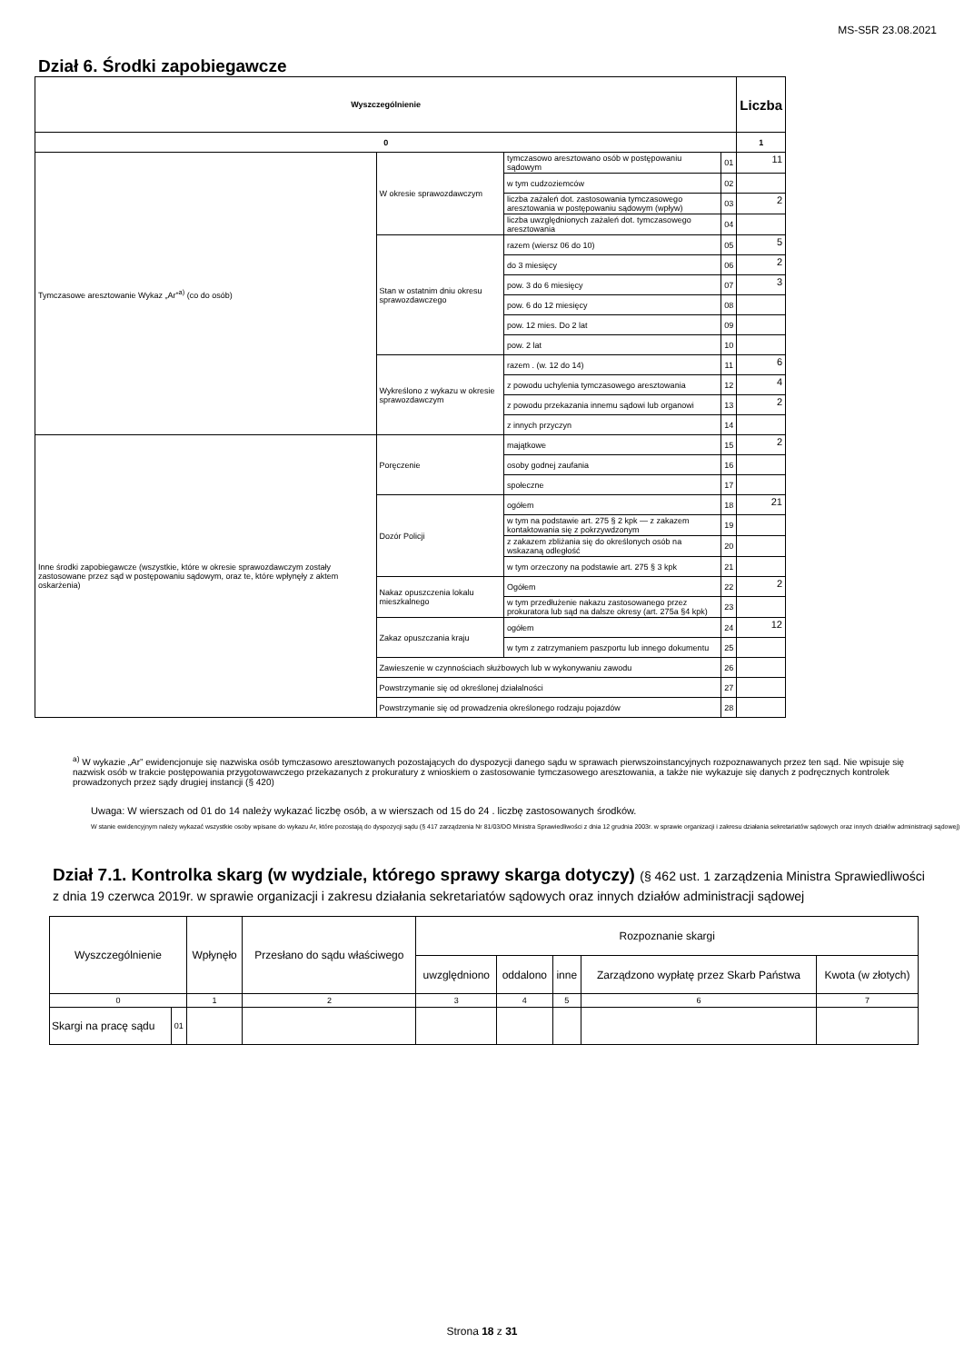MS-S5R 23.08.2021
Dział 6. Środki zapobiegawcze
| Wyszczególnienie | | | | Liczba |
| --- | --- | --- | --- | --- |
| 0 | | | | 1 |
| Tymczasowe aresztowanie Wykaz „Ar”<sup>a)</sup> (co do osób) | W okresie sprawozdawczym | tymczasowo aresztowano osób w postępowaniu sądowym | 01 | 11 |
| | | w tym cudzoziemców | 02 | |
| | | liczba zażaleń dot. zastosowania tymczasowego aresztowania w postępowaniu sądowym (wpływ) | 03 | 2 |
| | | liczba uwzględnionych zażaleń dot. tymczasowego aresztowania | 04 | |
| | Stan w ostatnim dniu okresu sprawozdawczego | razem (wiersz 06 do 10) | 05 | 5 |
| | | do 3 miesięcy | 06 | 2 |
| | | pow. 3 do 6 miesięcy | 07 | 3 |
| | | pow. 6 do 12 miesięcy | 08 | |
| | | pow. 12 mies. Do 2 lat | 09 | |
| | | pow. 2 lat | 10 | |
| | Wykreślono z wykazu w okresie sprawozdawczym | razem . (w. 12 do 14) | 11 | 6 |
| | | z powodu uchylenia tymczasowego aresztowania | 12 | 4 |
| | | z powodu przekazania innemu sądowi lub organowi | 13 | 2 |
| | | z innych przyczyn | 14 | |
| Inne środki zapobiegawcze (wszystkie, które w okresie sprawozdawczym zostały zastosowane przez sąd w postępowaniu sądowym, oraz te, które wpłynęły z aktem oskarżenia) | Poręczenie | majątkowe | 15 | 2 |
| | | osoby godnej zaufania | 16 | |
| | | społeczne | 17 | |
| | Dozór Policji | ogółem | 18 | 21 |
| | | w tym na podstawie art. 275 § 2 kpk — z zakazem kontaktowania się z pokrzywdzonym | 19 | |
| | | z zakazem zbliżania się do określonych osób na wskazaną odległość | 20 | |
| | | w tym orzeczony na podstawie art. 275 § 3 kpk | 21 | |
| | Nakaz opuszczenia lokalu mieszkalnego | Ogółem | 22 | 2 |
| | | w tym przedłużenie nakazu zastosowanego przez prokuratora lub sąd na dalsze okresy (art. 275a §4 kpk) | 23 | |
| | Zakaz opuszczania kraju | ogółem | 24 | 12 |
| | | w tym z zatrzymaniem paszportu lub innego dokumentu | 25 | |
| | Zawieszenie w czynnościach służbowych lub w wykonywaniu zawodu | | 26 | |
| | Powstrzymanie się od określonej działalności | | 27 | |
| | Powstrzymanie się od prowadzenia określonego rodzaju pojazdów | | 28 | |
<sup>a)</sup> W wykazie „Ar” ewidencjonuje się nazwiska osób tymczasowo aresztowanych pozostających do dyspozycji danego sądu w sprawach pierwszoinstancyjnych rozpoznawanych przez ten sąd. Nie wpisuje się nazwisk osób w trakcie postępowania przygotowawczego przekazanych z prokuratury z wnioskiem o zastosowanie tymczasowego aresztowania, a także nie wykazuje się danych z podręcznych kontrolek prowadzonych przez sądy drugiej instancji (§ 420)
Uwaga: W wierszach od 01 do 14 należy wykazać liczbę osób, a w wierszach od 15 do 24 . liczbę zastosowanych środków.
W stanie ewidencyjnym należy wykazać wszystkie osoby wpisane do wykazu Ar, które pozostają do dyspozycji sądu (§ 417 zarządzenia Nr 81/03/DO Ministra Sprawiedliwości z dnia 12 grudnia 2003r. w sprawie organizacji i zakresu działania sekretariatów sądowych oraz innych działów administracji sądowej)
Dział 7.1. Kontrolka skarg (w wydziale, którego sprawy skarga dotyczy) (§ 462 ust. 1 zarządzenia Ministra Sprawiedliwości z dnia 19 czerwca 2019r. w sprawie organizacji i zakresu działania sekretariatów sądowych oraz innych działów administracji sądowej
| Wyszczególnienie | | Wpłynęło | Przesłano do sądu właściwego | Rozpoznanie skargi | | | | |
| --- | --- | --- | --- | --- | --- | --- | --- | --- |
| | | | | uwzględniono | oddalono | inne | Zarządzono wypłatę przez Skarb Państwa | Kwota (w złotych) |
| 0 | | 1 | 2 | 3 | 4 | 5 | 6 | 7 |
| Skargi na pracę sądu | 01 | | | | | | | |
Strona 18 z 31